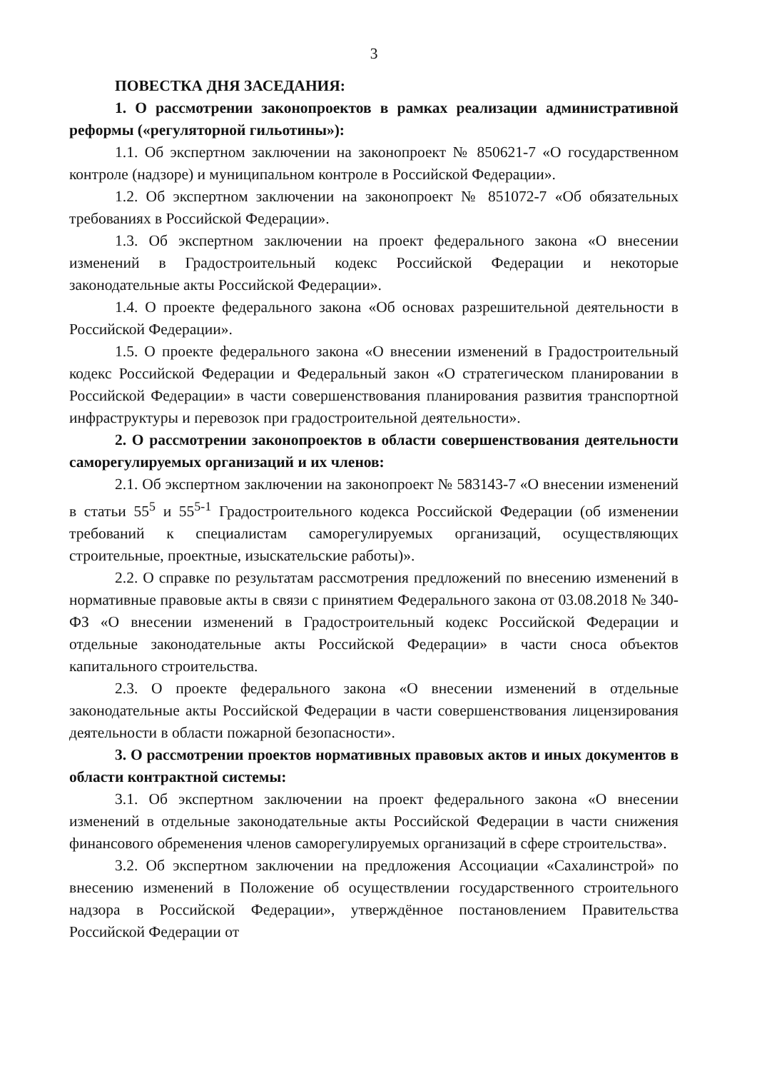3
ПОВЕСТКА ДНЯ ЗАСЕДАНИЯ:
1. О рассмотрении законопроектов в рамках реализации административной реформы («регуляторной гильотины»):
1.1. Об экспертном заключении на законопроект № 850621-7 «О государственном контроле (надзоре) и муниципальном контроле в Российской Федерации».
1.2. Об экспертном заключении на законопроект № 851072-7 «Об обязательных требованиях в Российской Федерации».
1.3. Об экспертном заключении на проект федерального закона «О внесении изменений в Градостроительный кодекс Российской Федерации и некоторые законодательные акты Российской Федерации».
1.4. О проекте федерального закона «Об основах разрешительной деятельности в Российской Федерации».
1.5. О проекте федерального закона «О внесении изменений в Градостроительный кодекс Российской Федерации и Федеральный закон «О стратегическом планировании в Российской Федерации» в части совершенствования планирования развития транспортной инфраструктуры и перевозок при градостроительной деятельности».
2. О рассмотрении законопроектов в области совершенствования деятельности саморегулируемых организаций и их членов:
2.1. Об экспертном заключении на законопроект № 583143-7 «О внесении изменений в статьи 55<sup>5</sup> и 55<sup>5-1</sup> Градостроительного кодекса Российской Федерации (об изменении требований к специалистам саморегулируемых организаций, осуществляющих строительные, проектные, изыскательские работы)».
2.2. О справке по результатам рассмотрения предложений по внесению изменений в нормативные правовые акты в связи с принятием Федерального закона от 03.08.2018 № 340-ФЗ «О внесении изменений в Градостроительный кодекс Российской Федерации и отдельные законодательные акты Российской Федерации» в части сноса объектов капитального строительства.
2.3. О проекте федерального закона «О внесении изменений в отдельные законодательные акты Российской Федерации в части совершенствования лицензирования деятельности в области пожарной безопасности».
3. О рассмотрении проектов нормативных правовых актов и иных документов в области контрактной системы:
3.1. Об экспертном заключении на проект федерального закона «О внесении изменений в отдельные законодательные акты Российской Федерации в части снижения финансового обременения членов саморегулируемых организаций в сфере строительства».
3.2. Об экспертном заключении на предложения Ассоциации «Сахалинстрой» по внесению изменений в Положение об осуществлении государственного строительного надзора в Российской Федерации», утверждённое постановлением Правительства Российской Федерации от